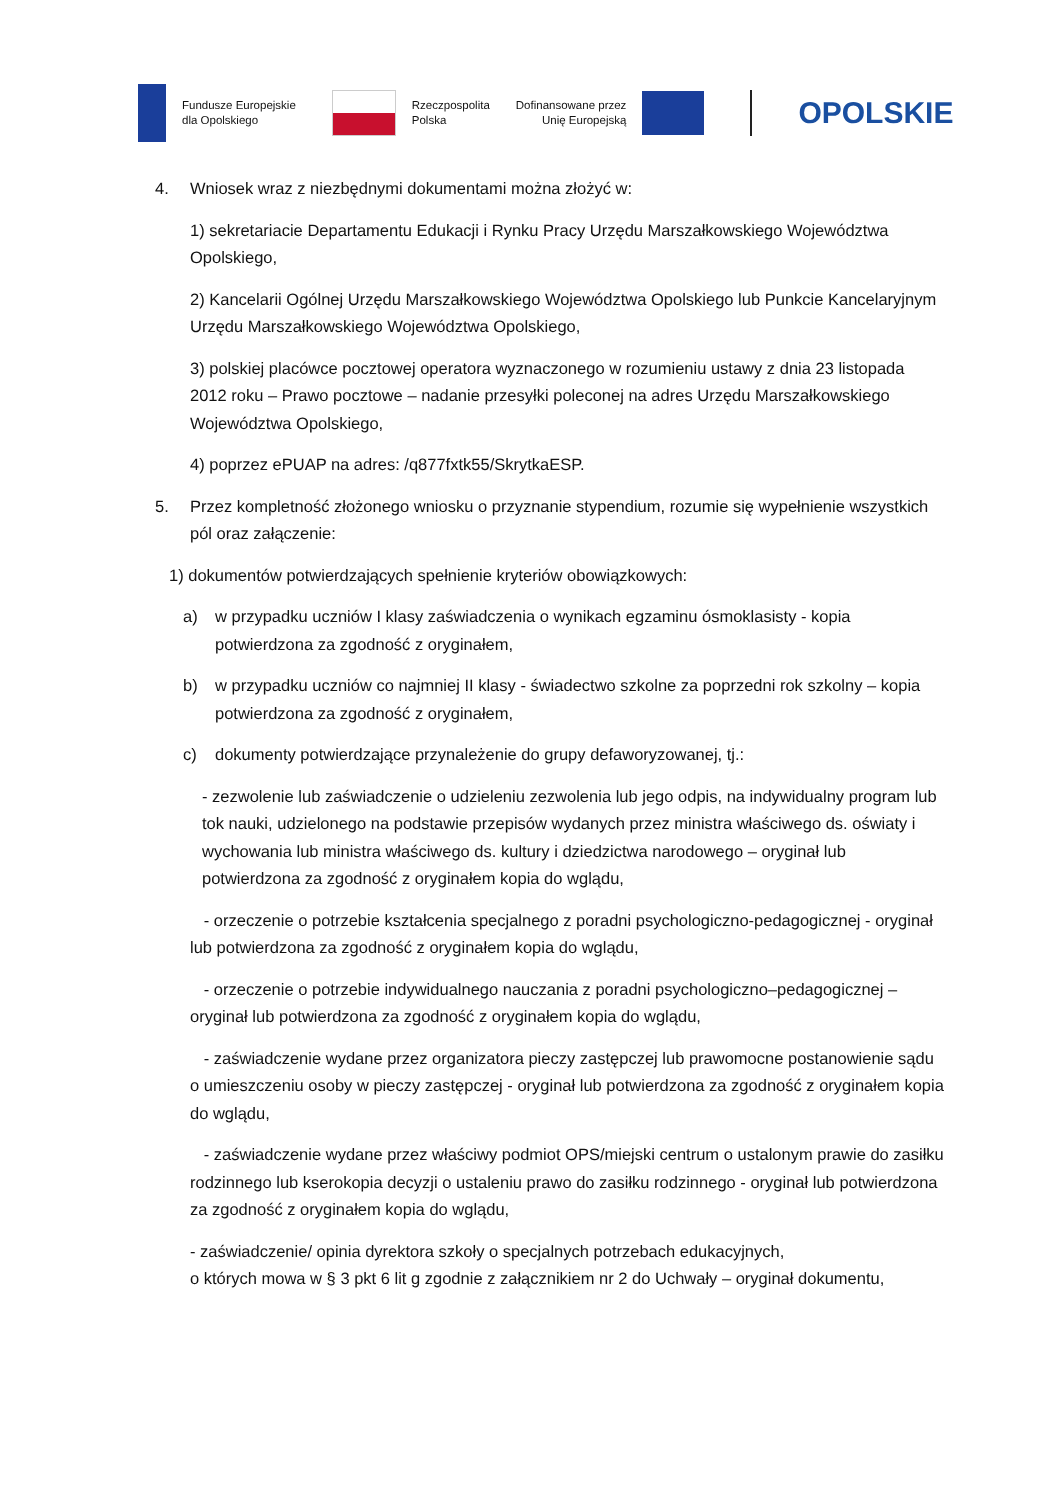Fundusze Europejskie
dla Opolskiego
Rzeczpospolita
Polska
Dofinansowane przez
Unię Europejską
OPOLSKIE
4. Wniosek wraz z niezbędnymi dokumentami można złożyć w:
1) sekretariacie Departamentu Edukacji i Rynku Pracy Urzędu Marszałkowskiego Województwa Opolskiego,
2) Kancelarii Ogólnej Urzędu Marszałkowskiego Województwa Opolskiego lub Punkcie Kancelaryjnym Urzędu Marszałkowskiego Województwa Opolskiego,
3) polskiej placówce pocztowej operatora wyznaczonego w rozumieniu ustawy z dnia 23 listopada 2012 roku – Prawo pocztowe – nadanie przesyłki poleconej na adres Urzędu Marszałkowskiego Województwa Opolskiego,
4) poprzez ePUAP na adres: /q877fxtk55/SkrytkaESP.
5. Przez kompletność złożonego wniosku o przyznanie stypendium, rozumie się wypełnienie wszystkich pól oraz załączenie:
1) dokumentów potwierdzających spełnienie kryteriów obowiązkowych:
a) w przypadku uczniów I klasy zaświadczenia o wynikach egzaminu ósmoklasisty - kopia potwierdzona za zgodność z oryginałem,
b) w przypadku uczniów co najmniej II klasy - świadectwo szkolne za poprzedni rok szkolny – kopia potwierdzona za zgodność z oryginałem,
c) dokumenty potwierdzające przynależenie do grupy defaworyzowanej, tj.:
- zezwolenie lub zaświadczenie o udzieleniu zezwolenia lub jego odpis, na indywidualny program lub tok nauki, udzielonego na podstawie przepisów wydanych przez ministra właściwego ds. oświaty i wychowania lub ministra właściwego ds. kultury i dziedzictwa narodowego – oryginał lub potwierdzona za zgodność z oryginałem kopia do wglądu,
- orzeczenie o potrzebie kształcenia specjalnego z poradni psychologiczno-pedagogicznej - oryginał lub potwierdzona za zgodność z oryginałem kopia do wglądu,
- orzeczenie o potrzebie indywidualnego nauczania z poradni psychologiczno–pedagogicznej – oryginał lub potwierdzona za zgodność z oryginałem kopia do wglądu,
- zaświadczenie wydane przez organizatora pieczy zastępczej lub prawomocne postanowienie sądu o umieszczeniu osoby w pieczy zastępczej - oryginał lub potwierdzona za zgodność z oryginałem kopia do wglądu,
- zaświadczenie wydane przez właściwy podmiot OPS/miejski centrum o ustalonym prawie do zasiłku rodzinnego lub kserokopia decyzji o ustaleniu prawo do zasiłku rodzinnego - oryginał lub potwierdzona za zgodność z oryginałem kopia do wglądu,
- zaświadczenie/ opinia dyrektora szkoły o specjalnych potrzebach edukacyjnych,
o których mowa w § 3 pkt 6 lit g zgodnie z załącznikiem nr 2 do Uchwały – oryginał dokumentu,